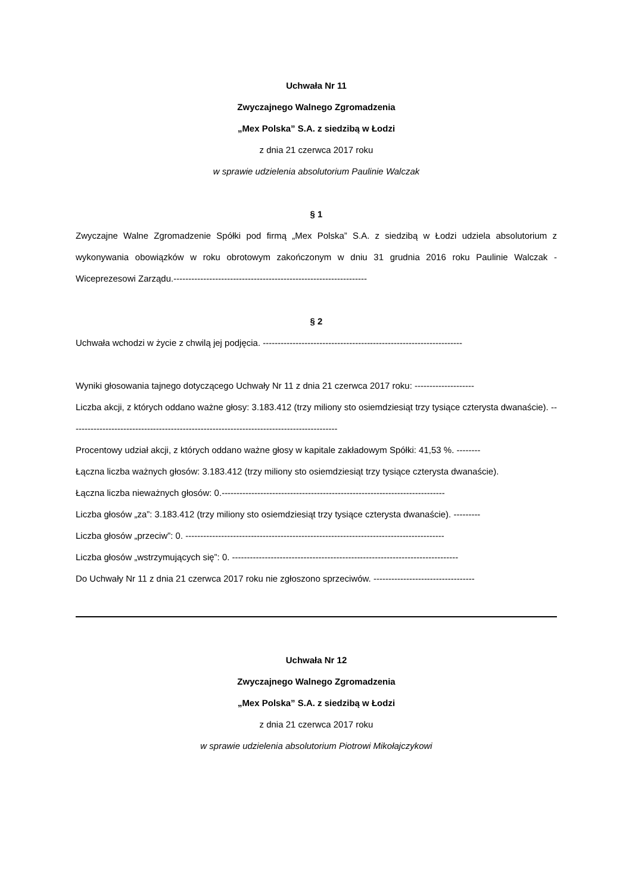Uchwała Nr 11
Zwyczajnego Walnego Zgromadzenia
„Mex Polska” S.A. z siedzibą w Łodzi
z dnia 21 czerwca 2017 roku
w sprawie udzielenia absolutorium Paulinie Walczak
§ 1
Zwyczajne Walne Zgromadzenie Spółki pod firmą „Mex Polska” S.A. z siedzibą w Łodzi udziela absolutorium z wykonywania obowiązków w roku obrotowym zakończonym w dniu 31 grudnia 2016 roku Paulinie Walczak - Wiceprezesowi Zarządu.-----------------------------------------------------------------
§ 2
Uchwała wchodzi w życie z chwilą jej podjęcia. -------------------------------------------------------------------
Wyniki głosowania tajnego dotyczącego Uchwały Nr 11 z dnia 21 czerwca 2017 roku: --------------------
Liczba akcji, z których oddano ważne głosy: 3.183.412 (trzy miliony sto osiemdziesiąt trzy tysiące czterysta dwanaście). ------------------------------------------------------------------------------------------
Procentowy udział akcji, z których oddano ważne głosy w kapitale zakładowym Spółki: 41,53 %. --------
Łączna liczba ważnych głosów: 3.183.412 (trzy miliony sto osiemdziesiąt trzy tysiące czterysta dwanaście).
Łączna liczba nieważnych głosów: 0.---------------------------------------------------------------------------
Liczba głosów „za”: 3.183.412 (trzy miliony sto osiemdziesiąt trzy tysiące czterysta dwanaście). ---------
Liczba głosów „przeciw”: 0. ---------------------------------------------------------------------------------------
Liczba głosów „wstrzymujących się”: 0. ----------------------------------------------------------------------------
Do Uchwały Nr 11 z dnia 21 czerwca 2017 roku nie zgłoszono sprzeciwów. ----------------------------------
Uchwała Nr 12
Zwyczajnego Walnego Zgromadzenia
„Mex Polska” S.A. z siedzibą w Łodzi
z dnia 21 czerwca 2017 roku
w sprawie udzielenia absolutorium Piotrowi Mikołajczykowi